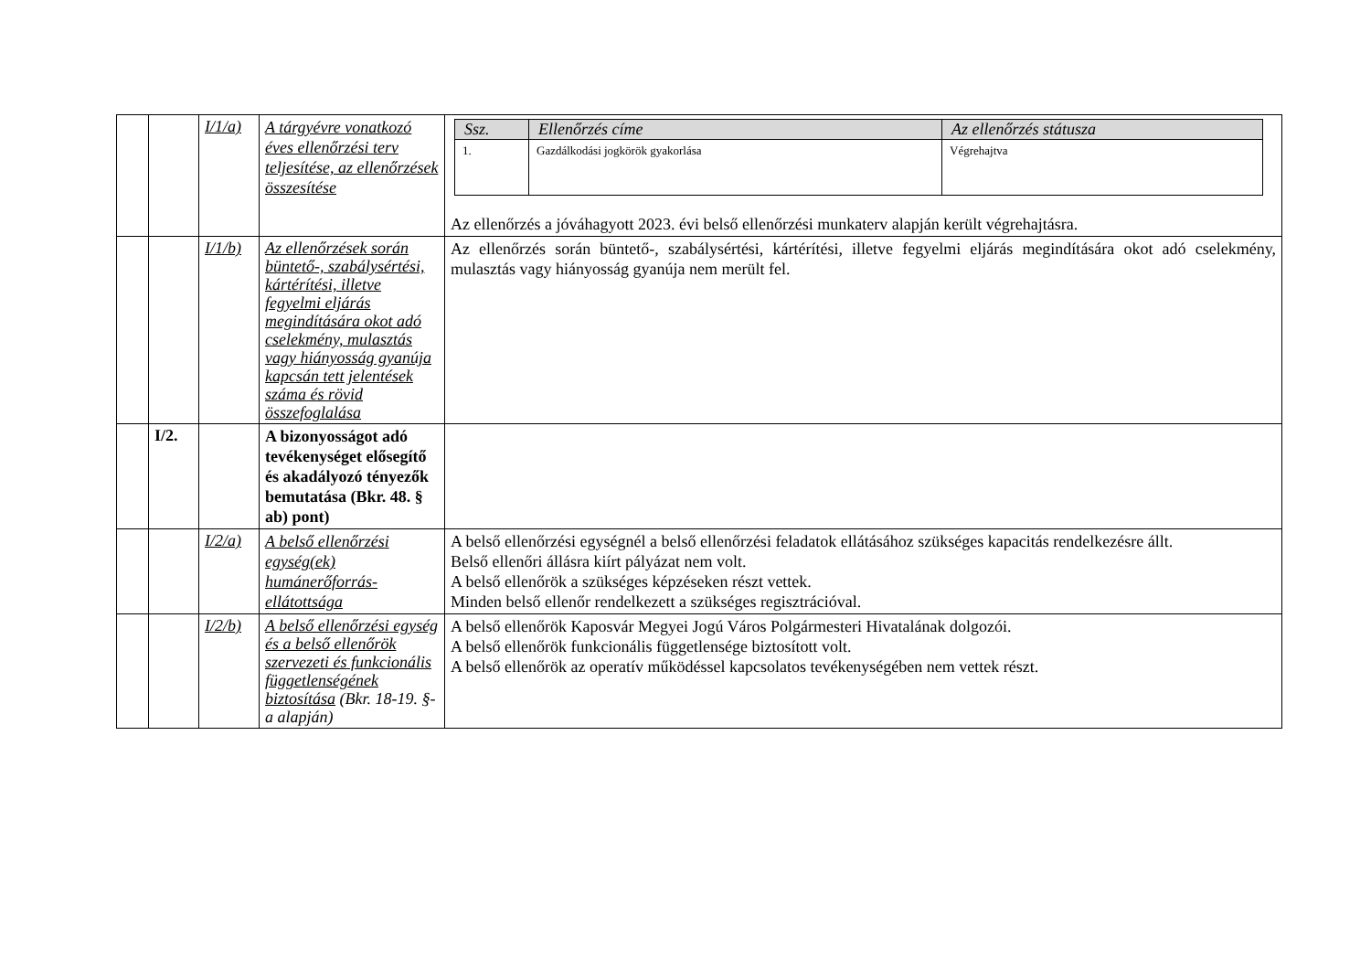| | | I/1/a) | A tárgyévre vonatkozó éves ellenőrzési terv teljesítése, az ellenőrzések összesítése | / Ssz. / Ellenőrzés címe / Az ellenőrzés státusza / / --- / --- / --- / / 1. / Gazdálkodási jogkörök gyakorlása / Végrehajtva / Az ellenőrzés a jóváhagyott 2023. évi belső ellenőrzési munkaterv alapján került végrehajtásra. |
| | | I/1/b) | Az ellenőrzések során büntető-, szabálysértési, kártérítési, illetve fegyelmi eljárás megindítására okot adó cselekmény, mulasztás vagy hiányosság gyanúja kapcsán tett jelentések száma és rövid összefoglalása | Az ellenőrzés során büntető-, szabálysértési, kártérítési, illetve fegyelmi eljárás megindítására okot adó cselekmény, mulasztás vagy hiányosság gyanúja nem merült fel. |
| | I/2. | | A bizonyosságot adó tevékenységet elősegítő és akadályozó tényezők bemutatása (Bkr. 48. § ab) pont) | |
| | | I/2/a) | A belső ellenőrzési egység(ek) humánerőforrás-ellátottsága | A belső ellenőrzési egységnél a belső ellenőrzési feladatok ellátásához szükséges kapacitás rendelkezésre állt. Belső ellenőri állásra kiírt pályázat nem volt. A belső ellenőrök a szükséges képzéseken részt vettek. Minden belső ellenőr rendelkezett a szükséges regisztrációval. |
| | | I/2/b) | A belső ellenőrzési egység és a belső ellenőrök szervezeti és funkcionális függetlenségének biztosítása (Bkr. 18-19. §-a alapján) | A belső ellenőrök Kaposvár Megyei Jogú Város Polgármesteri Hivatalának dolgozói. A belső ellenőrök funkcionális függetlensége biztosított volt. A belső ellenőrök az operatív működéssel kapcsolatos tevékenységében nem vettek részt. |